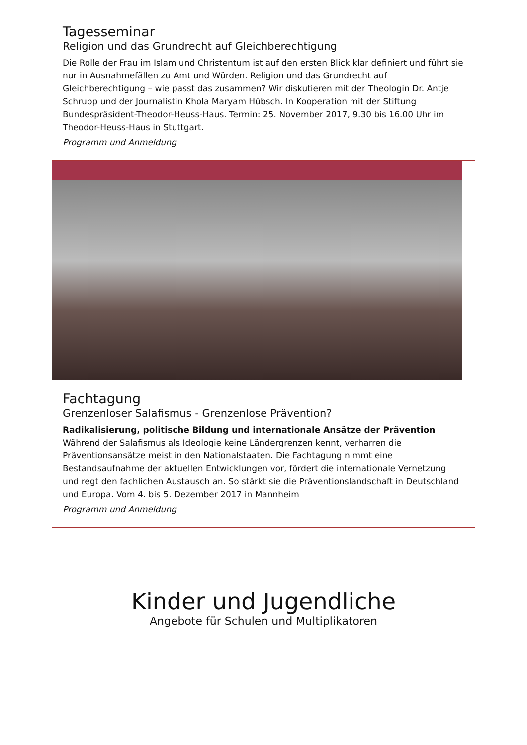Tagesseminar
Religion und das Grundrecht auf Gleichberechtigung
Die Rolle der Frau im Islam und Christentum ist auf den ersten Blick klar definiert und führt sie nur in Ausnahmefällen zu Amt und Würden. Religion und das Grundrecht auf Gleichberechtigung – wie passt das zusammen? Wir diskutieren mit der Theologin Dr. Antje Schrupp und der Journalistin Khola Maryam Hübsch. In Kooperation mit der Stiftung Bundespräsident-Theodor-Heuss-Haus. Termin: 25. November 2017, 9.30 bis 16.00 Uhr im Theodor-Heuss-Haus in Stuttgart.
Programm und Anmeldung
Fachtagung
Grenzenloser Salafismus - Grenzenlose Prävention?
Radikalisierung, politische Bildung und internationale Ansätze der Prävention
Während der Salafismus als Ideologie keine Ländergrenzen kennt, verharren die Präventionsansätze meist in den Nationalstaaten. Die Fachtagung nimmt eine Bestandsaufnahme der aktuellen Entwicklungen vor, fördert die internationale Vernetzung und regt den fachlichen Austausch an. So stärkt sie die Präventionslandschaft in Deutschland und Europa. Vom 4. bis 5. Dezember 2017 in Mannheim
Programm und Anmeldung
Kinder und Jugendliche
Angebote für Schulen und Multiplikatoren